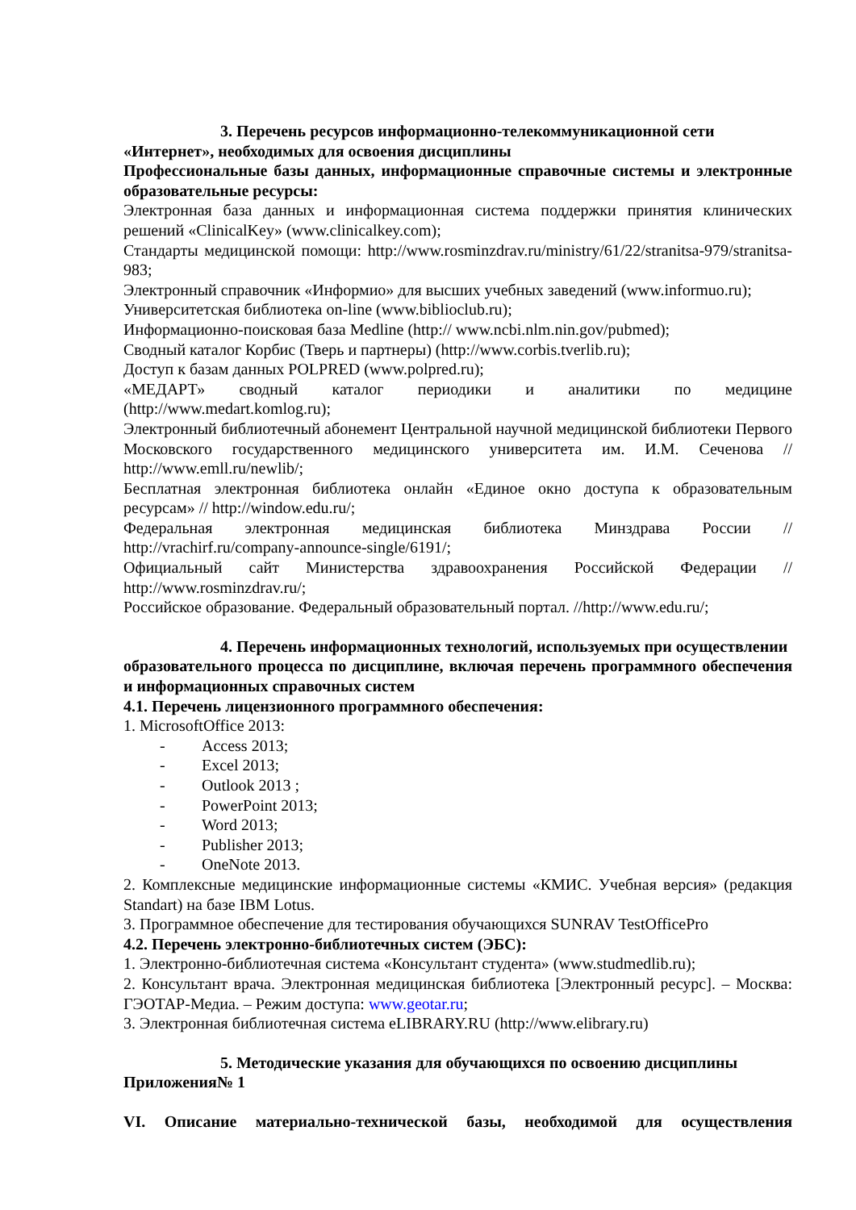3. Перечень ресурсов информационно-телекоммуникационной сети
«Интернет», необходимых для освоения дисциплины
Профессиональные базы данных, информационные справочные системы и электронные образовательные ресурсы:
Электронная база данных и информационная система поддержки принятия клинических решений «ClinicalKey» (www.clinicalkey.com);
Стандарты медицинской помощи: http://www.rosminzdrav.ru/ministry/61/22/stranitsa-979/stranitsa-983;
Электронный справочник «Информио» для высших учебных заведений (www.informuo.ru);
Университетская библиотека on-line (www.biblioclub.ru);
Информационно-поисковая база Medline (http:// www.ncbi.nlm.nin.gov/pubmed);
Сводный каталог Корбис (Тверь и партнеры) (http://www.corbis.tverlib.ru);
Доступ к базам данных POLPRED (www.polpred.ru);
«МЕДАРТ» сводный каталог периодики и аналитики по медицине (http://www.medart.komlog.ru);
Электронный библиотечный абонемент Центральной научной медицинской библиотеки Первого Московского государственного медицинского университета им. И.М. Сеченова // http://www.emll.ru/newlib/;
Бесплатная электронная библиотека онлайн «Единое окно доступа к образовательным ресурсам» // http://window.edu.ru/;
Федеральная электронная медицинская библиотека Минздрава России // http://vrachirf.ru/company-announce-single/6191/;
Официальный сайт Министерства здравоохранения Российской Федерации // http://www.rosminzdrav.ru/;
Российское образование. Федеральный образовательный портал. //http://www.edu.ru/;
4. Перечень информационных технологий, используемых при осуществлении
образовательного процесса по дисциплине, включая перечень программного обеспечения и информационных справочных систем
4.1. Перечень лицензионного программного обеспечения:
1. MicrosoftOffice 2013:
- Access 2013;
- Excel 2013;
- Outlook 2013 ;
- PowerPoint 2013;
- Word 2013;
- Publisher 2013;
- OneNote 2013.
2. Комплексные медицинские информационные системы «КМИС. Учебная версия» (редакция Standart) на базе IBM Lotus.
3. Программное обеспечение для тестирования обучающихся SUNRAV TestOfficePro
4.2. Перечень электронно-библиотечных систем (ЭБС):
1. Электронно-библиотечная система «Консультант студента» (www.studmedlib.ru);
2. Консультант врача. Электронная медицинская библиотека [Электронный ресурс]. – Москва: ГЭОТАР-Медиа. – Режим доступа: www.geotar.ru;
3. Электронная библиотечная система eLIBRARY.RU (http://www.elibrary.ru)
5. Методические указания для обучающихся по освоению дисциплины
Приложения№ 1
VI. Описание материально-технической базы, необходимой для осуществления